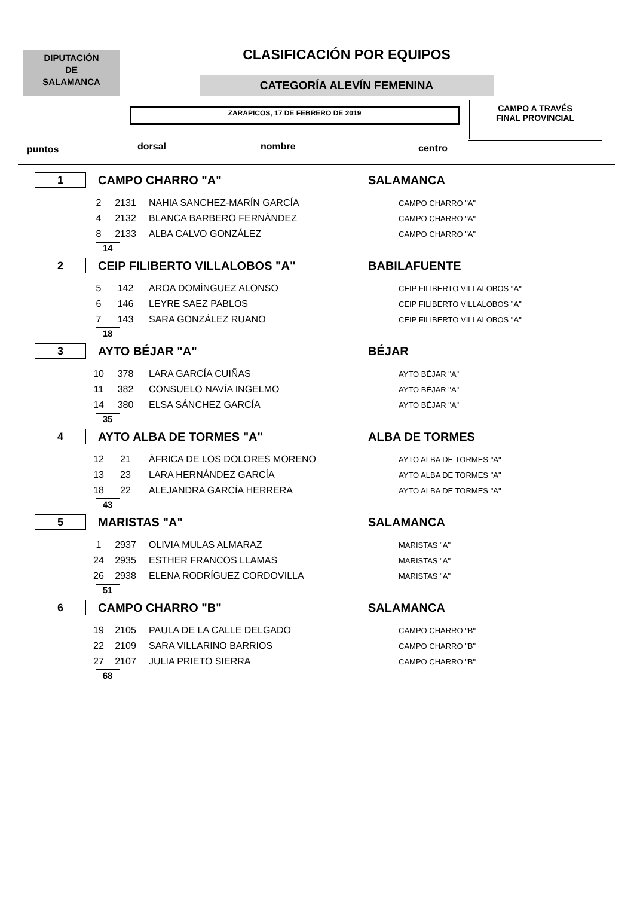DIPUTACIÓN
DE
SALAMANCA
CLASIFICACIÓN POR EQUIPOS
CATEGORÍA ALEVÍN FEMENINA
ZARAPICOS, 17 DE FEBRERO DE 2019
CAMPO A TRAVÉS
FINAL PROVINCIAL
puntos dorsal nombre centro
1
CAMPO CHARRO "A" SALAMANCA
| 2 | 2131 | NAHIA SANCHEZ-MARÍN GARCÍA | CAMPO CHARRO "A" |
| 4 | 2132 | BLANCA BARBERO FERNÁNDEZ | CAMPO CHARRO "A" |
| 8 | 2133 | ALBA CALVO GONZÁLEZ | CAMPO CHARRO "A" |
14
2
CEIP FILIBERTO VILLALOBOS "A" BABILAFUENTE
| 5 | 142 | AROA DOMÍNGUEZ ALONSO | CEIP FILIBERTO VILLALOBOS "A" |
| 6 | 146 | LEYRE SAEZ PABLOS | CEIP FILIBERTO VILLALOBOS "A" |
| 7 | 143 | SARA GONZÁLEZ RUANO | CEIP FILIBERTO VILLALOBOS "A" |
18
3
AYTO BÉJAR "A" BÉJAR
| 10 | 378 | LARA GARCÍA CUIÑAS | AYTO BÉJAR "A" |
| 11 | 382 | CONSUELO NAVÍA INGELMO | AYTO BÉJAR "A" |
| 14 | 380 | ELSA SÁNCHEZ GARCÍA | AYTO BÉJAR "A" |
35
4
AYTO ALBA DE TORMES "A" ALBA DE TORMES
| 12 | 21 | ÁFRICA DE LOS DOLORES MORENO | AYTO ALBA DE TORMES "A" |
| 13 | 23 | LARA HERNÁNDEZ GARCÍA | AYTO ALBA DE TORMES "A" |
| 18 | 22 | ALEJANDRA GARCÍA HERRERA | AYTO ALBA DE TORMES "A" |
43
5
MARISTAS "A" SALAMANCA
| 1 | 2937 | OLIVIA MULAS ALMARAZ | MARISTAS "A" |
| 24 | 2935 | ESTHER FRANCOS LLAMAS | MARISTAS "A" |
| 26 | 2938 | ELENA RODRÍGUEZ CORDOVILLA | MARISTAS "A" |
51
6
CAMPO CHARRO "B" SALAMANCA
| 19 | 2105 | PAULA DE LA CALLE DELGADO | CAMPO CHARRO "B" |
| 22 | 2109 | SARA VILLARINO BARRIOS | CAMPO CHARRO "B" |
| 27 | 2107 | JULIA PRIETO SIERRA | CAMPO CHARRO "B" |
68